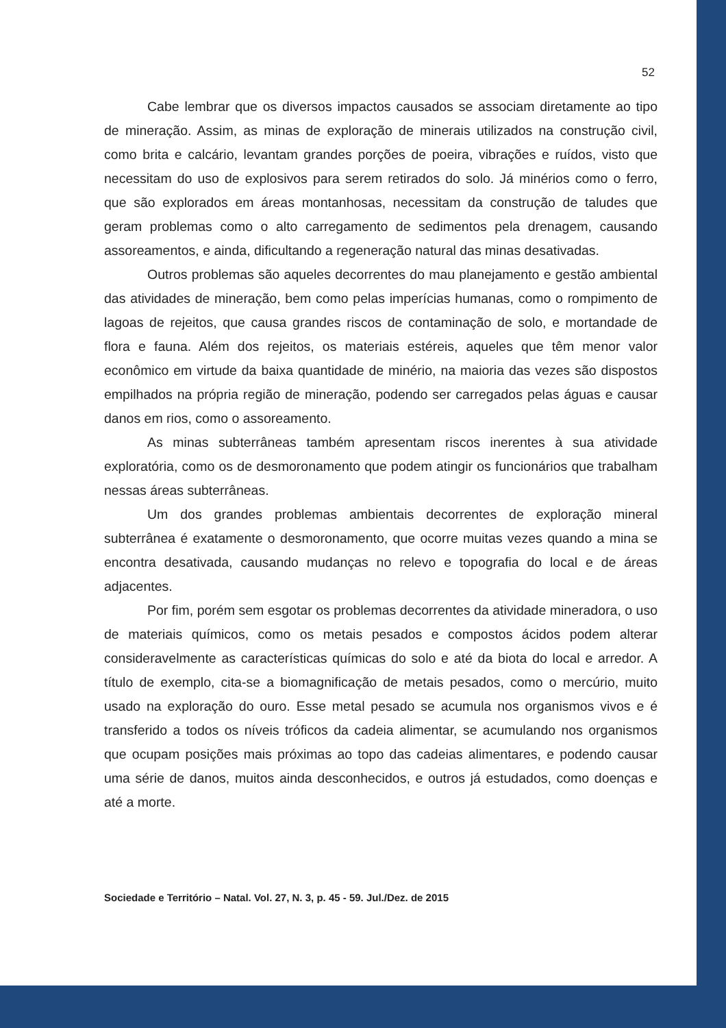52
Cabe lembrar que os diversos impactos causados se associam diretamente ao tipo de mineração. Assim, as minas de exploração de minerais utilizados na construção civil, como brita e calcário, levantam grandes porções de poeira, vibrações e ruídos, visto que necessitam do uso de explosivos para serem retirados do solo. Já minérios como o ferro, que são explorados em áreas montanhosas, necessitam da construção de taludes que geram problemas como o alto carregamento de sedimentos pela drenagem, causando assoreamentos, e ainda, dificultando a regeneração natural das minas desativadas.
Outros problemas são aqueles decorrentes do mau planejamento e gestão ambiental das atividades de mineração, bem como pelas imperícias humanas, como o rompimento de lagoas de rejeitos, que causa grandes riscos de contaminação de solo, e mortandade de flora e fauna. Além dos rejeitos, os materiais estéreis, aqueles que têm menor valor econômico em virtude da baixa quantidade de minério, na maioria das vezes são dispostos empilhados na própria região de mineração, podendo ser carregados pelas águas e causar danos em rios, como o assoreamento.
As minas subterrâneas também apresentam riscos inerentes à sua atividade exploratória, como os de desmoronamento que podem atingir os funcionários que trabalham nessas áreas subterrâneas.
Um dos grandes problemas ambientais decorrentes de exploração mineral subterrânea é exatamente o desmoronamento, que ocorre muitas vezes quando a mina se encontra desativada, causando mudanças no relevo e topografia do local e de áreas adjacentes.
Por fim, porém sem esgotar os problemas decorrentes da atividade mineradora, o uso de materiais químicos, como os metais pesados e compostos ácidos podem alterar consideravelmente as características químicas do solo e até da biota do local e arredor. A título de exemplo, cita-se a biomagnificação de metais pesados, como o mercúrio, muito usado na exploração do ouro. Esse metal pesado se acumula nos organismos vivos e é transferido a todos os níveis tróficos da cadeia alimentar, se acumulando nos organismos que ocupam posições mais próximas ao topo das cadeias alimentares, e podendo causar uma série de danos, muitos ainda desconhecidos, e outros já estudados, como doenças e até a morte.
Sociedade e Território – Natal. Vol. 27, N. 3, p. 45 - 59. Jul./Dez. de 2015